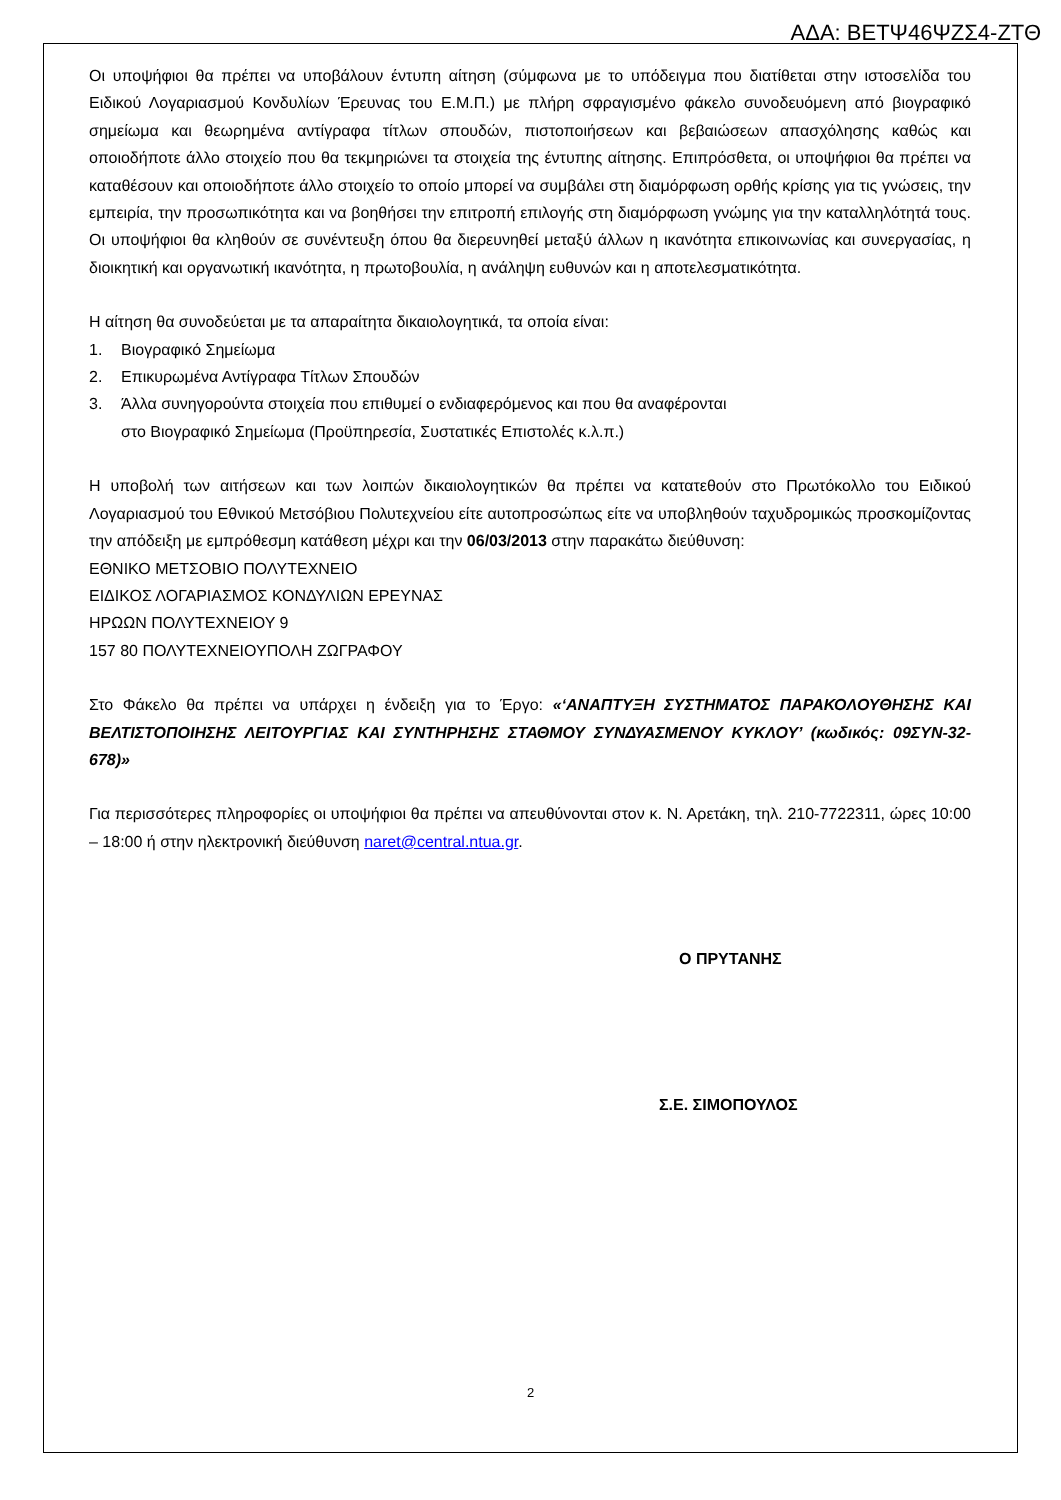ΑΔΑ: ΒΕΤΨ46ΨΖΣ4-ΖΤΘ
Οι υποψήφιοι θα πρέπει να υποβάλουν έντυπη αίτηση (σύμφωνα με το υπόδειγμα που διατίθεται στην ιστοσελίδα του Ειδικού Λογαριασμού Κονδυλίων Έρευνας του Ε.Μ.Π.) με πλήρη σφραγισμένο φάκελο συνοδευόμενη από βιογραφικό σημείωμα και θεωρημένα αντίγραφα τίτλων σπουδών, πιστοποιήσεων και βεβαιώσεων απασχόλησης καθώς και οποιοδήποτε άλλο στοιχείο που θα τεκμηριώνει τα στοιχεία της έντυπης αίτησης. Επιπρόσθετα, οι υποψήφιοι θα πρέπει να καταθέσουν και οποιοδήποτε άλλο στοιχείο το οποίο μπορεί να συμβάλει στη διαμόρφωση ορθής κρίσης για τις γνώσεις, την εμπειρία, την προσωπικότητα και να βοηθήσει την επιτροπή επιλογής στη διαμόρφωση γνώμης για την καταλληλότητά τους. Οι υποψήφιοι θα κληθούν σε συνέντευξη όπου θα διερευνηθεί μεταξύ άλλων η ικανότητα επικοινωνίας και συνεργασίας, η διοικητική και οργανωτική ικανότητα, η πρωτοβουλία, η ανάληψη ευθυνών και η αποτελεσματικότητα.
Η αίτηση θα συνοδεύεται με τα απαραίτητα δικαιολογητικά, τα οποία είναι:
1. Βιογραφικό Σημείωμα
2. Επικυρωμένα Αντίγραφα Τίτλων Σπουδών
3. Άλλα συνηγορούντα στοιχεία που επιθυμεί ο ενδιαφερόμενος και που θα αναφέρονται
στο Βιογραφικό Σημείωμα (Προϋπηρεσία, Συστατικές Επιστολές κ.λ.π.)
Η υποβολή των αιτήσεων και των λοιπών δικαιολογητικών θα πρέπει να κατατεθούν στο Πρωτόκολλο του Ειδικού Λογαριασμού του Εθνικού Μετσόβιου Πολυτεχνείου είτε αυτοπροσώπως είτε να υποβληθούν ταχυδρομικώς προσκομίζοντας την απόδειξη με εμπρόθεσμη κατάθεση μέχρι και την 06/03/2013 στην παρακάτω διεύθυνση:
ΕΘΝΙΚΟ ΜΕΤΣΟΒΙΟ ΠΟΛΥΤΕΧΝΕΙΟ
ΕΙΔΙΚΟΣ ΛΟΓΑΡΙΑΣΜΟΣ ΚΟΝΔΥΛΙΩΝ ΕΡΕΥΝΑΣ
ΗΡΩΩΝ ΠΟΛΥΤΕΧΝΕΙΟΥ 9
157 80 ΠΟΛΥΤΕΧΝΕΙΟΥΠΟΛΗ ΖΩΓΡΑΦΟΥ
Στο Φάκελο θα πρέπει να υπάρχει η ένδειξη για το Έργο: «‘ΑΝΑΠΤΥΞΗ ΣΥΣΤΗΜΑΤΟΣ ΠΑΡΑΚΟΛΟΥΘΗΣΗΣ ΚΑΙ ΒΕΛΤΙΣΤΟΠΟΙΗΣΗΣ ΛΕΙΤΟΥΡΓΙΑΣ ΚΑΙ ΣΥΝΤΗΡΗΣΗΣ ΣΤΑΘΜΟΥ ΣΥΝΔΥΑΣΜΕΝΟΥ ΚΥΚΛΟΥ’ (κωδικός: 09ΣΥΝ-32-678)»
Για περισσότερες πληροφορίες οι υποψήφιοι θα πρέπει να απευθύνονται στον κ. Ν. Αρετάκη, τηλ. 210-7722311, ώρες 10:00 – 18:00 ή στην ηλεκτρονική διεύθυνση naret@central.ntua.gr.
Ο ΠΡΥΤΑΝΗΣ
Σ.Ε. ΣΙΜΟΠΟΥΛΟΣ
2